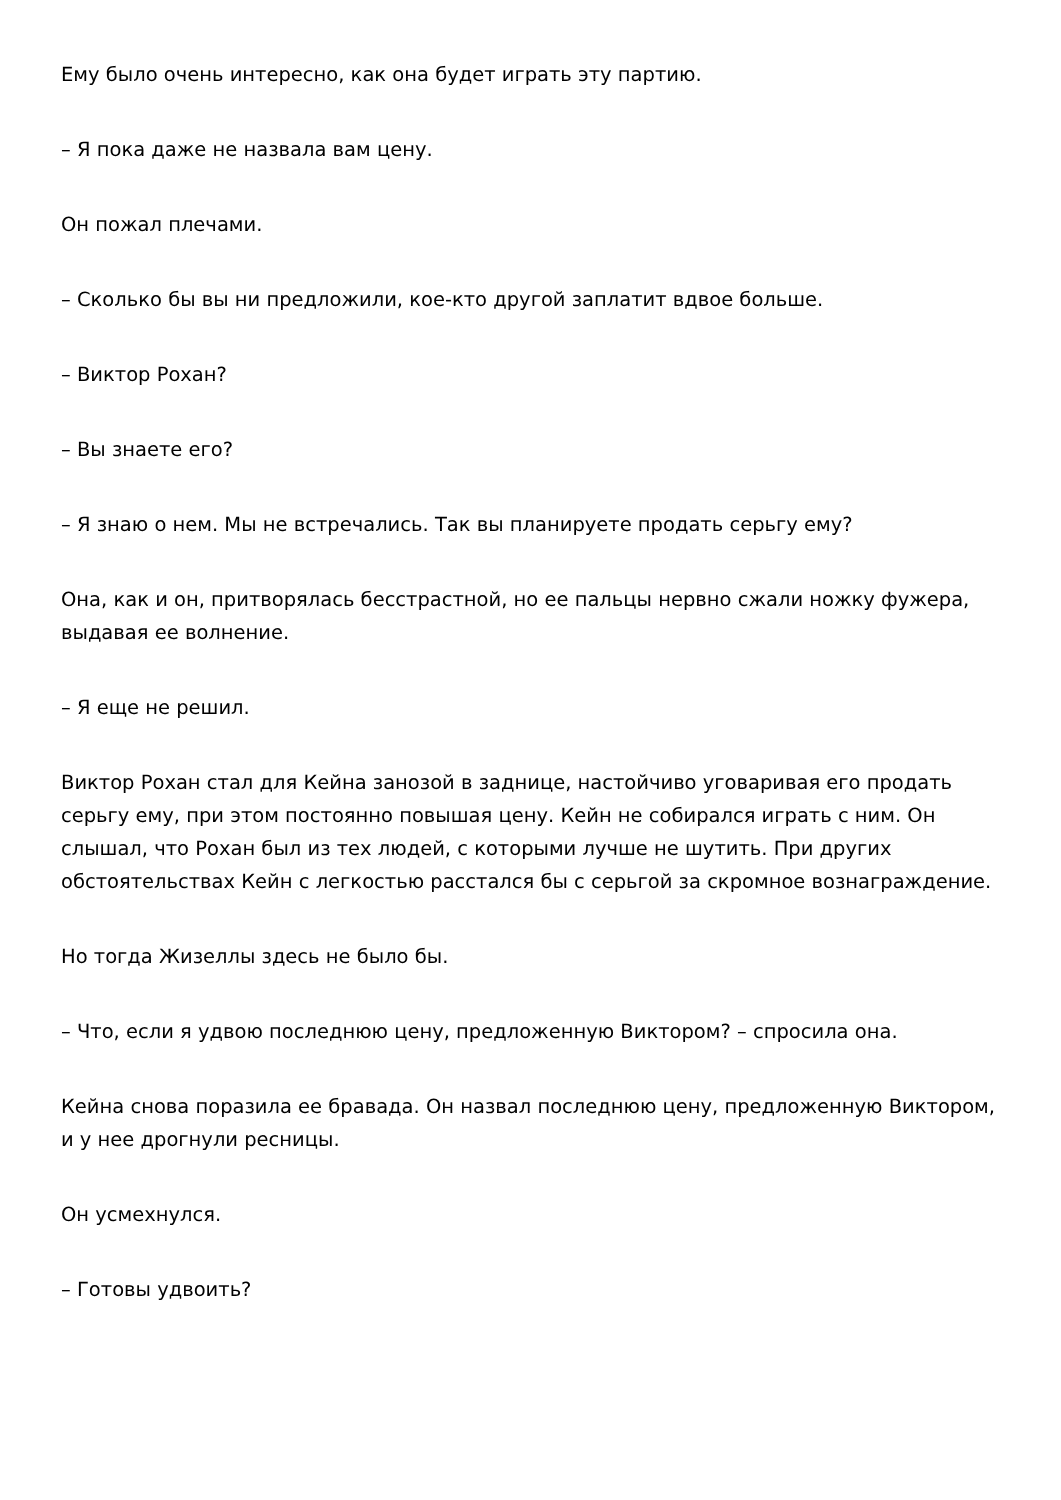Ему было очень интересно, как она будет играть эту партию.
– Я пока даже не назвала вам цену.
Он пожал плечами.
– Сколько бы вы ни предложили, кое-кто другой заплатит вдвое больше.
– Виктор Рохан?
– Вы знаете его?
– Я знаю о нем. Мы не встречались. Так вы планируете продать серьгу ему?
Она, как и он, притворялась бесстрастной, но ее пальцы нервно сжали ножку фужера, выдавая ее волнение.
– Я еще не решил.
Виктор Рохан стал для Кейна занозой в заднице, настойчиво уговаривая его продать серьгу ему, при этом постоянно повышая цену. Кейн не собирался играть с ним. Он слышал, что Рохан был из тех людей, с которыми лучше не шутить. При других обстоятельствах Кейн с легкостью расстался бы с серьгой за скромное вознаграждение.
Но тогда Жизеллы здесь не было бы.
– Что, если я удвою последнюю цену, предложенную Виктором? – спросила она.
Кейна снова поразила ее бравада. Он назвал последнюю цену, предложенную Виктором, и у нее дрогнули ресницы.
Он усмехнулся.
– Готовы удвоить?